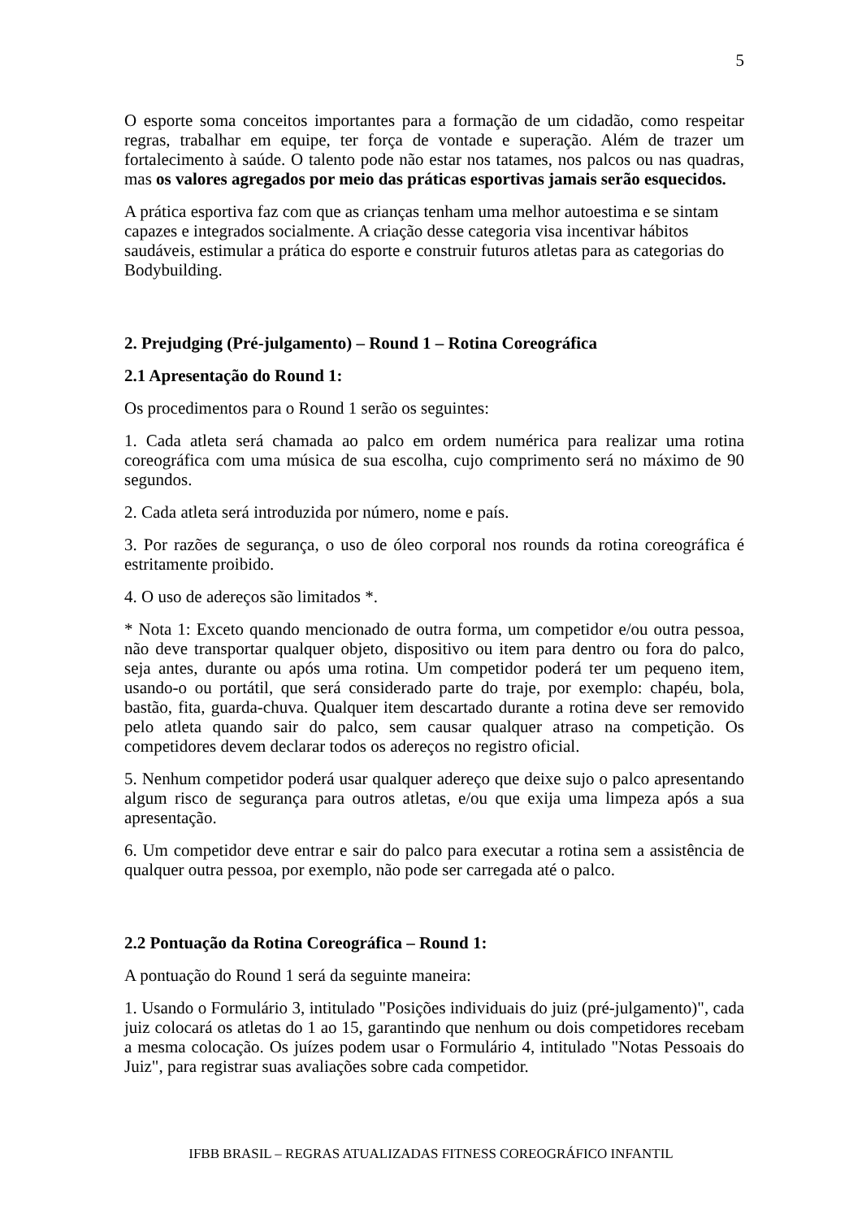5
O esporte soma conceitos importantes para a formação de um cidadão, como respeitar regras, trabalhar em equipe, ter força de vontade e superação. Além de trazer um fortalecimento à saúde. O talento pode não estar nos tatames, nos palcos ou nas quadras, mas os valores agregados por meio das práticas esportivas jamais serão esquecidos.
A prática esportiva faz com que as crianças tenham uma melhor autoestima e se sintam capazes e integrados socialmente. A criação desse categoria visa incentivar hábitos saudáveis, estimular a prática do esporte e construir futuros atletas para as categorias do Bodybuilding.
2. Prejudging (Pré-julgamento) – Round 1 – Rotina Coreográfica
2.1 Apresentação do Round 1:
Os procedimentos para o Round 1 serão os seguintes:
1. Cada atleta será chamada ao palco em ordem numérica para realizar uma rotina coreográfica com uma música de sua escolha, cujo comprimento será no máximo de 90 segundos.
2. Cada atleta será introduzida por número, nome e país.
3. Por razões de segurança, o uso de óleo corporal nos rounds da rotina coreográfica é estritamente proibido.
4. O uso de adereços são limitados *.
* Nota 1: Exceto quando mencionado de outra forma, um competidor e/ou outra pessoa, não deve transportar qualquer objeto, dispositivo ou item para dentro ou fora do palco, seja antes, durante ou após uma rotina. Um competidor poderá ter um pequeno item, usando-o ou portátil, que será considerado parte do traje, por exemplo: chapéu, bola, bastão, fita, guarda-chuva. Qualquer item descartado durante a rotina deve ser removido pelo atleta quando sair do palco, sem causar qualquer atraso na competição. Os competidores devem declarar todos os adereços no registro oficial.
5. Nenhum competidor poderá usar qualquer adereço que deixe sujo o palco apresentando algum risco de segurança para outros atletas, e/ou que exija uma limpeza após a sua apresentação.
6. Um competidor deve entrar e sair do palco para executar a rotina sem a assistência de qualquer outra pessoa, por exemplo, não pode ser carregada até o palco.
2.2 Pontuação da Rotina Coreográfica – Round 1:
A pontuação do Round 1 será da seguinte maneira:
1. Usando o Formulário 3, intitulado "Posições individuais do juiz (pré-julgamento)", cada juiz colocará os atletas do 1 ao 15, garantindo que nenhum ou dois competidores recebam a mesma colocação. Os juízes podem usar o Formulário 4, intitulado "Notas Pessoais do Juiz", para registrar suas avaliações sobre cada competidor.
IFBB BRASIL – REGRAS ATUALIZADAS FITNESS COREOGRÁFICO INFANTIL